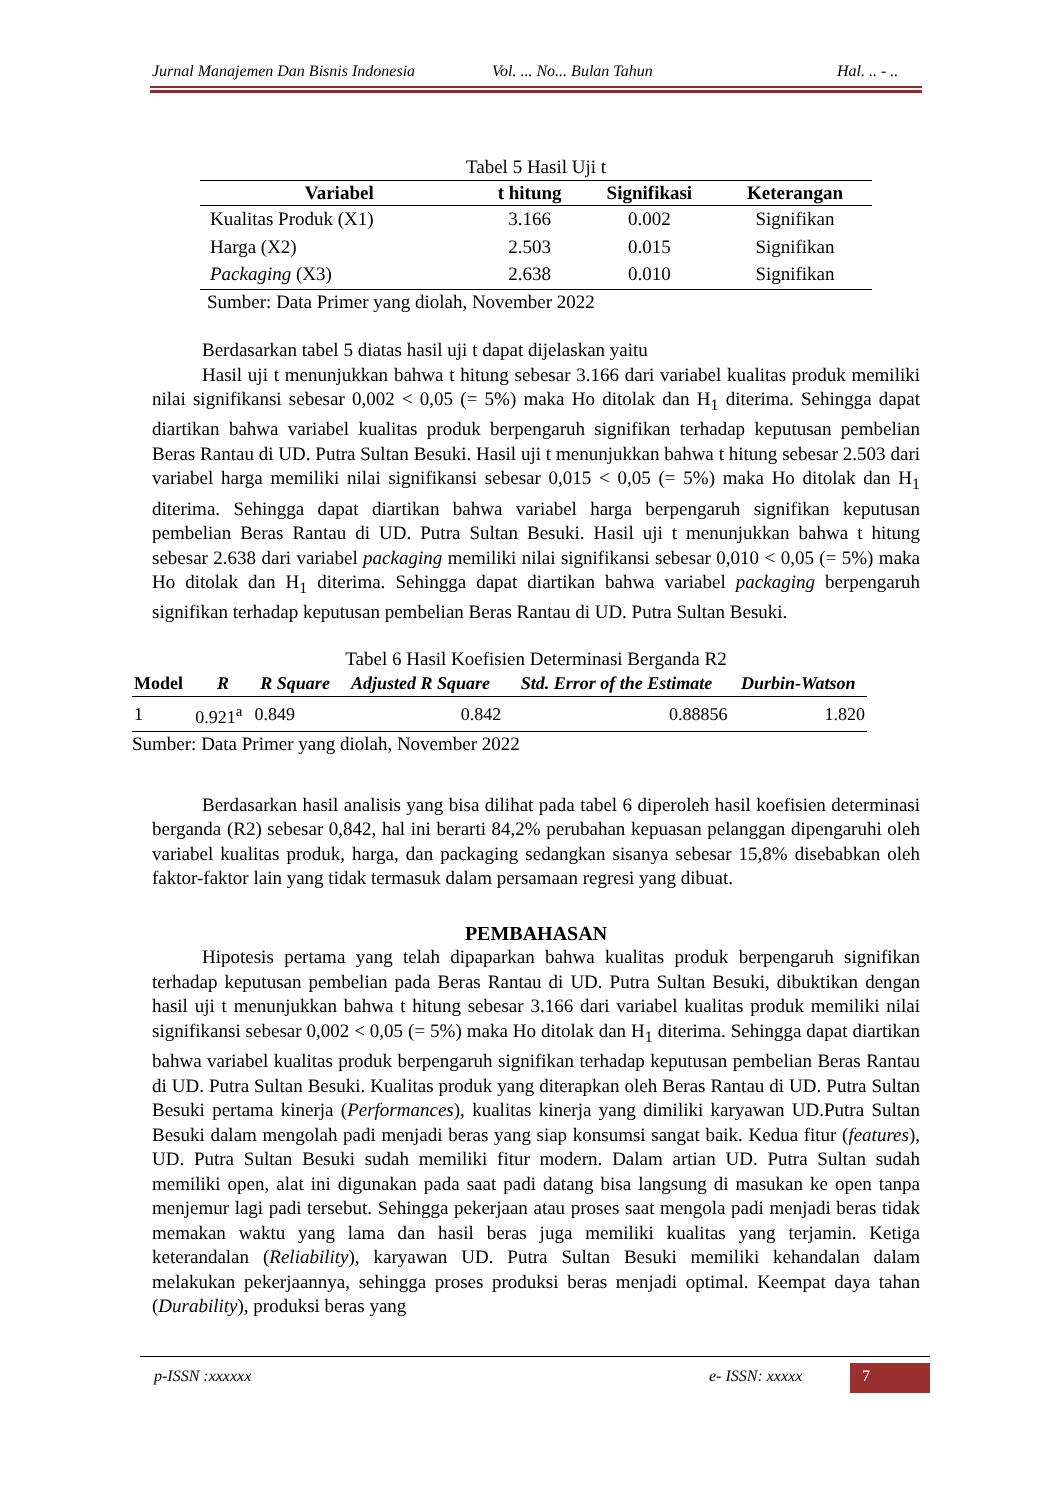Jurnal Manajemen Dan Bisnis Indonesia Vol. ... No... Bulan Tahun Hal. .. - ..
Tabel 5 Hasil Uji t
| Variabel | t hitung | Signifikasi | Keterangan |
| --- | --- | --- | --- |
| Kualitas Produk (X1) | 3.166 | 0.002 | Signifikan |
| Harga (X2) | 2.503 | 0.015 | Signifikan |
| Packaging (X3) | 2.638 | 0.010 | Signifikan |
Sumber: Data Primer yang diolah, November 2022
Berdasarkan tabel 5 diatas hasil uji t dapat dijelaskan yaitu
Hasil uji t menunjukkan bahwa t hitung sebesar 3.166 dari variabel kualitas produk memiliki nilai signifikansi sebesar 0,002 < 0,05 (= 5%) maka Ho ditolak dan H<sub>1</sub> diterima. Sehingga dapat diartikan bahwa variabel kualitas produk berpengaruh signifikan terhadap keputusan pembelian Beras Rantau di UD. Putra Sultan Besuki. Hasil uji t menunjukkan bahwa t hitung sebesar 2.503 dari variabel harga memiliki nilai signifikansi sebesar 0,015 < 0,05 (= 5%) maka Ho ditolak dan H<sub>1</sub> diterima. Sehingga dapat diartikan bahwa variabel harga berpengaruh signifikan keputusan pembelian Beras Rantau di UD. Putra Sultan Besuki. Hasil uji t menunjukkan bahwa t hitung sebesar 2.638 dari variabel packaging memiliki nilai signifikansi sebesar 0,010 < 0,05 (= 5%) maka Ho ditolak dan H<sub>1</sub> diterima. Sehingga dapat diartikan bahwa variabel packaging berpengaruh signifikan terhadap keputusan pembelian Beras Rantau di UD. Putra Sultan Besuki.
Tabel 6 Hasil Koefisien Determinasi Berganda R2
| Model | R | R Square | Adjusted R Square | Std. Error of the Estimate | Durbin-Watson |
| --- | --- | --- | --- | --- | --- |
| 1 | 0.921<sup>a</sup> | 0.849 | 0.842 | 0.88856 | 1.820 |
Sumber: Data Primer yang diolah, November 2022
Berdasarkan hasil analisis yang bisa dilihat pada tabel 6 diperoleh hasil koefisien determinasi berganda (R2) sebesar 0,842, hal ini berarti 84,2% perubahan kepuasan pelanggan dipengaruhi oleh variabel kualitas produk, harga, dan packaging sedangkan sisanya sebesar 15,8% disebabkan oleh faktor-faktor lain yang tidak termasuk dalam persamaan regresi yang dibuat.
PEMBAHASAN
Hipotesis pertama yang telah dipaparkan bahwa kualitas produk berpengaruh signifikan terhadap keputusan pembelian pada Beras Rantau di UD. Putra Sultan Besuki, dibuktikan dengan hasil uji t menunjukkan bahwa t hitung sebesar 3.166 dari variabel kualitas produk memiliki nilai signifikansi sebesar 0,002 < 0,05 (= 5%) maka Ho ditolak dan H<sub>1</sub> diterima. Sehingga dapat diartikan bahwa variabel kualitas produk berpengaruh signifikan terhadap keputusan pembelian Beras Rantau di UD. Putra Sultan Besuki. Kualitas produk yang diterapkan oleh Beras Rantau di UD. Putra Sultan Besuki pertama kinerja (Performances), kualitas kinerja yang dimiliki karyawan UD.Putra Sultan Besuki dalam mengolah padi menjadi beras yang siap konsumsi sangat baik. Kedua fitur (features), UD. Putra Sultan Besuki sudah memiliki fitur modern. Dalam artian UD. Putra Sultan sudah memiliki open, alat ini digunakan pada saat padi datang bisa langsung di masukan ke open tanpa menjemur lagi padi tersebut. Sehingga pekerjaan atau proses saat mengola padi menjadi beras tidak memakan waktu yang lama dan hasil beras juga memiliki kualitas yang terjamin. Ketiga keterandalan (Reliability), karyawan UD. Putra Sultan Besuki memiliki kehandalan dalam melakukan pekerjaannya, sehingga proses produksi beras menjadi optimal. Keempat daya tahan (Durability), produksi beras yang
p-ISSN :xxxxxx e- ISSN: xxxxx 7